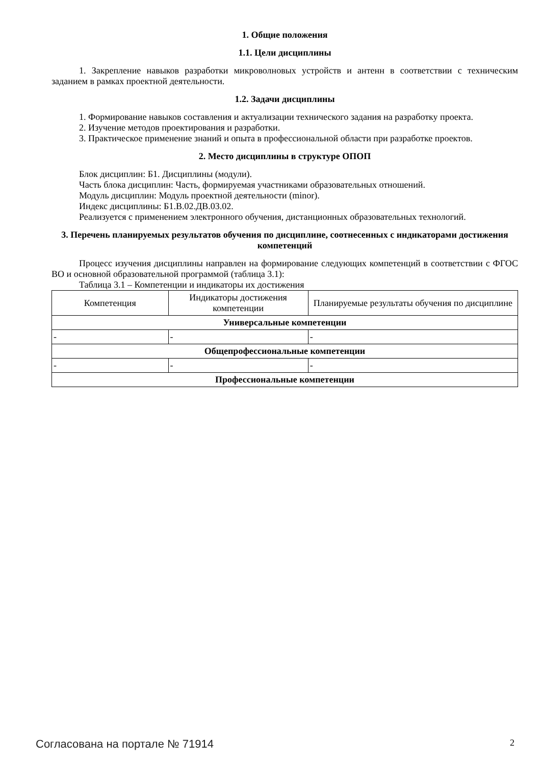1. Общие положения
1.1. Цели дисциплины
1. Закрепление навыков разработки микроволновых устройств и антенн в соответствии с техническим заданием в рамках проектной деятельности.
1.2. Задачи дисциплины
1. Формирование навыков составления и актуализации технического задания на разработку проекта.
2. Изучение методов проектирования и разработки.
3. Практическое применение знаний и опыта в профессиональной области при разработке проектов.
2. Место дисциплины в структуре ОПОП
Блок дисциплин: Б1. Дисциплины (модули).
Часть блока дисциплин: Часть, формируемая участниками образовательных отношений.
Модуль дисциплин: Модуль проектной деятельности (minor).
Индекс дисциплины: Б1.В.02.ДВ.03.02.
Реализуется с применением электронного обучения, дистанционных образовательных технологий.
3. Перечень планируемых результатов обучения по дисциплине, соотнесенных с индикаторами достижения компетенций
Процесс изучения дисциплины направлен на формирование следующих компетенций в соответствии с ФГОС ВО и основной образовательной программой (таблица 3.1):
Таблица 3.1 – Компетенции и индикаторы их достижения
| Компетенция | Индикаторы достижения компетенции | Планируемые результаты обучения по дисциплине |
| --- | --- | --- |
| Универсальные компетенции | | |
| - | - | - |
| Общепрофессиональные компетенции | | |
| - | - | - |
| Профессиональные компетенции | | |
Согласована на портале № 71914 2